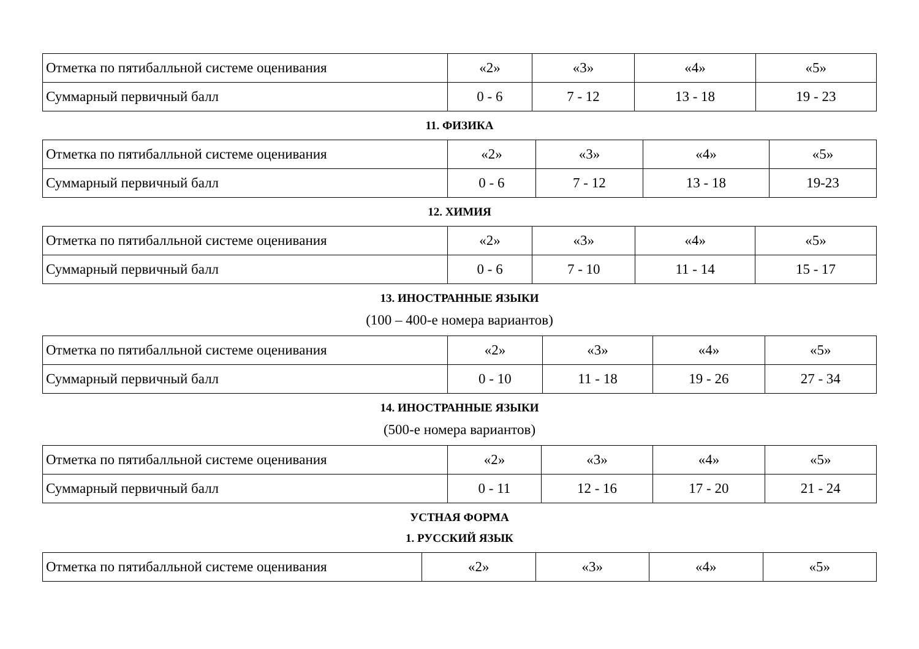| Отметка по пятибалльной системе оценивания | «2» | «3» | «4» | «5» |
| Суммарный первичный балл | 0 - 6 | 7 - 12 | 13 - 18 | 19 - 23 |
11. ФИЗИКА
| Отметка по пятибалльной системе оценивания | «2» | «3» | «4» | «5» |
| Суммарный первичный балл | 0 - 6 | 7 - 12 | 13 - 18 | 19-23 |
12. ХИМИЯ
| Отметка по пятибалльной системе оценивания | «2» | «3» | «4» | «5» |
| Суммарный первичный балл | 0 - 6 | 7 - 10 | 11 - 14 | 15 - 17 |
13. ИНОСТРАННЫЕ ЯЗЫКИ
(100 – 400-е номера вариантов)
| Отметка по пятибалльной системе оценивания | «2» | «3» | «4» | «5» |
| Суммарный первичный балл | 0 - 10 | 11 - 18 | 19 - 26 | 27 - 34 |
14. ИНОСТРАННЫЕ ЯЗЫКИ
(500-е номера вариантов)
| Отметка по пятибалльной системе оценивания | «2» | «3» | «4» | «5» |
| Суммарный первичный балл | 0 - 11 | 12 - 16 | 17 - 20 | 21 - 24 |
УСТНАЯ ФОРМА
1. РУССКИЙ ЯЗЫК
| Отметка по пятибалльной системе оценивания | «2» | «3» | «4» | «5» |